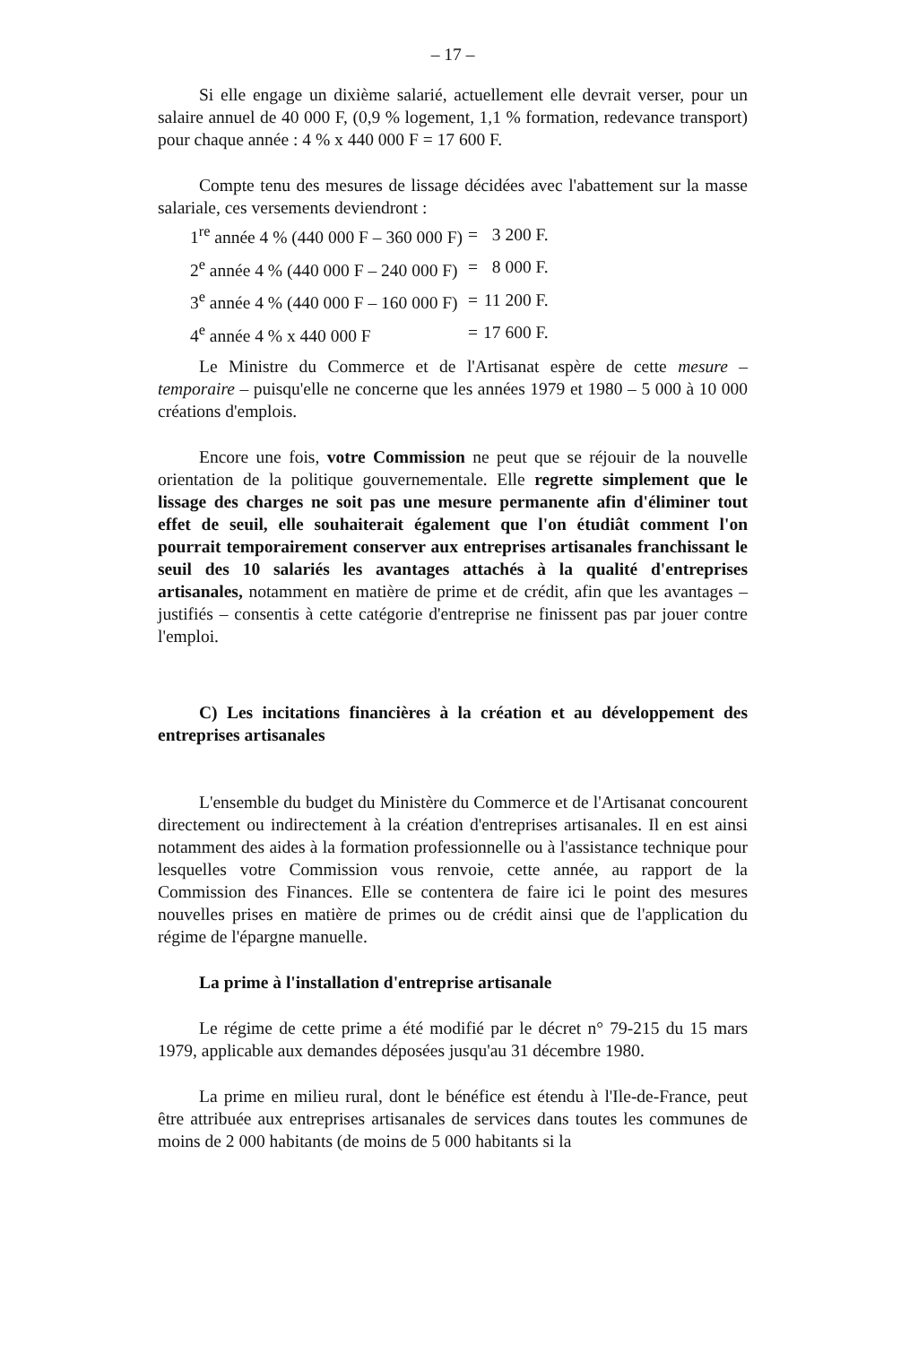– 17 –
Si elle engage un dixième salarié, actuellement elle devrait verser, pour un salaire annuel de 40 000 F, (0,9 % logement, 1,1 % formation, redevance transport) pour chaque année : 4 % x 440 000 F = 17 600 F.
Compte tenu des mesures de lissage décidées avec l'abattement sur la masse salariale, ces versements deviendront :
| 1<sup>re</sup> année 4 % (440 000 F – 360 000 F) | = | 3 200 F. |
| 2<sup>e</sup> année 4 % (440 000 F – 240 000 F) | = | 8 000 F. |
| 3<sup>e</sup> année 4 % (440 000 F – 160 000 F) | = | 11 200 F. |
| 4<sup>e</sup> année 4 % x 440 000 F | = | 17 600 F. |
Le Ministre du Commerce et de l'Artisanat espère de cette mesure – temporaire – puisqu'elle ne concerne que les années 1979 et 1980 – 5 000 à 10 000 créations d'emplois.
Encore une fois, votre Commission ne peut que se réjouir de la nouvelle orientation de la politique gouvernementale. Elle regrette simplement que le lissage des charges ne soit pas une mesure permanente afin d'éliminer tout effet de seuil, elle souhaiterait également que l'on étudiât comment l'on pourrait temporairement conserver aux entreprises artisanales franchissant le seuil des 10 salariés les avantages attachés à la qualité d'entreprises artisanales, notamment en matière de prime et de crédit, afin que les avantages – justifiés – consentis à cette catégorie d'entreprise ne finissent pas par jouer contre l'emploi.
C) Les incitations financières à la création et au développement des entreprises artisanales
L'ensemble du budget du Ministère du Commerce et de l'Artisanat concourent directement ou indirectement à la création d'entreprises artisanales. Il en est ainsi notamment des aides à la formation professionnelle ou à l'assistance technique pour lesquelles votre Commission vous renvoie, cette année, au rapport de la Commission des Finances. Elle se contentera de faire ici le point des mesures nouvelles prises en matière de primes ou de crédit ainsi que de l'application du régime de l'épargne manuelle.
La prime à l'installation d'entreprise artisanale
Le régime de cette prime a été modifié par le décret n° 79-215 du 15 mars 1979, applicable aux demandes déposées jusqu'au 31 décembre 1980.
La prime en milieu rural, dont le bénéfice est étendu à l'Ile-de-France, peut être attribuée aux entreprises artisanales de services dans toutes les communes de moins de 2 000 habitants (de moins de 5 000 habitants si la